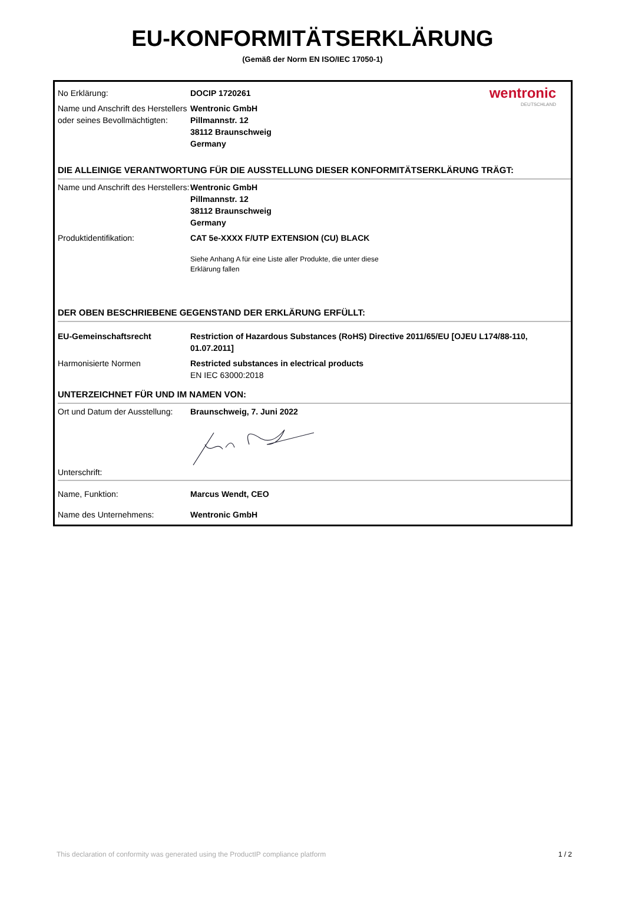EU-KONFORMITÄTSERKLÄRUNG
(Gemäß der Norm EN ISO/IEC 17050-1)
| No Erklärung: | DOCIP 1720261 | wentronic DEUTSCHLAND |
| Name und Anschrift des Herstellers oder seines Bevollmächtigten: | Wentronic GmbH Pillmannstr. 12 38112 Braunschweig Germany | |
| DIE ALLEINIGE VERANTWORTUNG FÜR DIE AUSSTELLUNG DIESER KONFORMITÄTSERKLÄRUNG TRÄGT: | | |
| Name und Anschrift des Herstellers: | Wentronic GmbH Pillmannstr. 12 38112 Braunschweig Germany | |
| Produktidentifikation: | CAT 5e-XXXX F/UTP EXTENSION (CU) BLACK Siehe Anhang A für eine Liste aller Produkte, die unter diese Erklärung fallen | |
| DER OBEN BESCHRIEBENE GEGENSTAND DER ERKLÄRUNG ERFÜLLT: | | |
| EU-Gemeinschaftsrecht | Restriction of Hazardous Substances (RoHS) Directive 2011/65/EU [OJEU L174/88-110, 01.07.2011] | |
| Harmonisierte Normen | Restricted substances in electrical products EN IEC 63000:2018 | |
| UNTERZEICHNET FÜR UND IM NAMEN VON: | | |
| Ort und Datum der Ausstellung: | Braunschweig, 7. Juni 2022 | |
| Unterschrift: | | |
| Name, Funktion: | Marcus Wendt, CEO | |
| Name des Unternehmens: | Wentronic GmbH | |
This declaration of conformity was generated using the ProductIP compliance platform 1 / 2